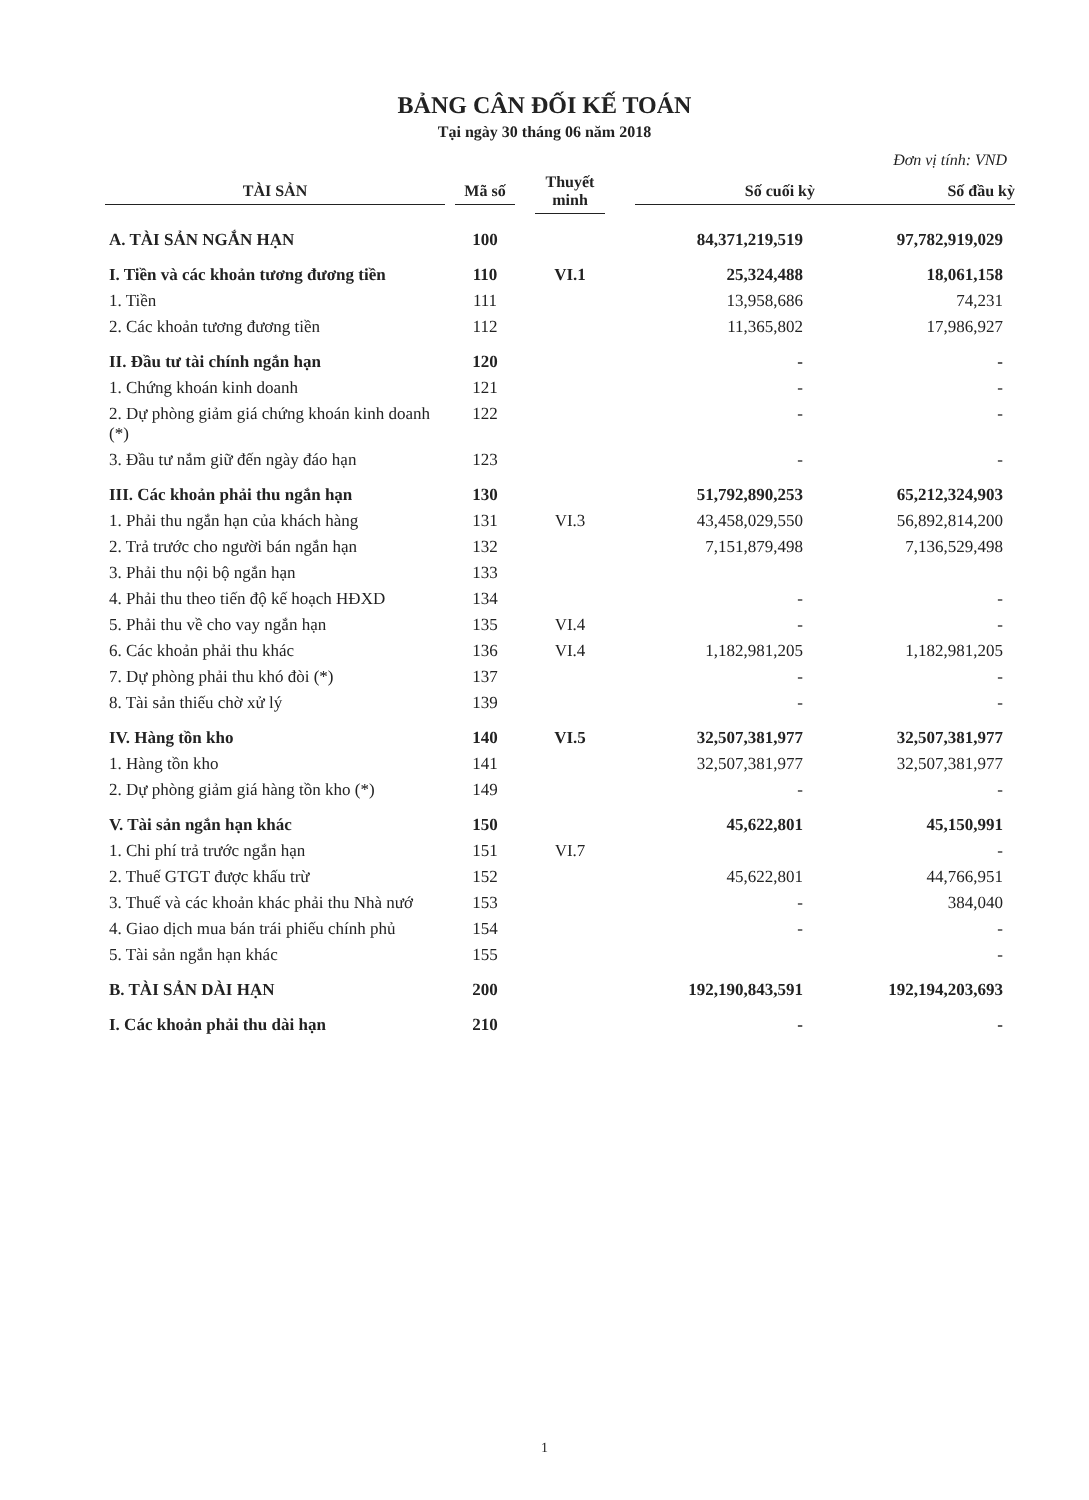BẢNG CÂN ĐỐI KẾ TOÁN
Tại ngày 30 tháng 06 năm 2018
Đơn vị tính: VND
| TÀI SẢN | Mã số | Thuyết minh | Số cuối kỳ | Số đầu kỳ |
| --- | --- | --- | --- | --- |
| A. TÀI SẢN NGẮN HẠN | 100 | | 84,371,219,519 | 97,782,919,029 |
| I. Tiền và các khoản tương đương tiền | 110 | VI.1 | 25,324,488 | 18,061,158 |
| 1. Tiền | 111 | | 13,958,686 | 74,231 |
| 2. Các khoản tương đương tiền | 112 | | 11,365,802 | 17,986,927 |
| II. Đầu tư tài chính ngắn hạn | 120 | | - | - |
| 1. Chứng khoán kinh doanh | 121 | | - | - |
| 2. Dự phòng giảm giá chứng khoán kinh doanh (*) | 122 | | - | - |
| 3. Đầu tư nắm giữ đến ngày đáo hạn | 123 | | - | - |
| III. Các khoản phải thu ngắn hạn | 130 | | 51,792,890,253 | 65,212,324,903 |
| 1. Phải thu ngắn hạn của khách hàng | 131 | VI.3 | 43,458,029,550 | 56,892,814,200 |
| 2. Trả trước cho người bán ngắn hạn | 132 | | 7,151,879,498 | 7,136,529,498 |
| 3. Phải thu nội bộ ngắn hạn | 133 | | | |
| 4. Phải thu theo tiến độ kế hoạch HĐXD | 134 | | - | - |
| 5. Phải thu về cho vay ngắn hạn | 135 | VI.4 | - | - |
| 6. Các khoản phải thu khác | 136 | VI.4 | 1,182,981,205 | 1,182,981,205 |
| 7. Dự phòng phải thu khó đòi (*) | 137 | | - | - |
| 8. Tài sản thiếu chờ xử lý | 139 | | - | - |
| IV. Hàng tồn kho | 140 | VI.5 | 32,507,381,977 | 32,507,381,977 |
| 1. Hàng tồn kho | 141 | | 32,507,381,977 | 32,507,381,977 |
| 2. Dự phòng giảm giá hàng tồn kho (*) | 149 | | - | - |
| V. Tài sản ngắn hạn khác | 150 | | 45,622,801 | 45,150,991 |
| 1. Chi phí trả trước ngắn hạn | 151 | VI.7 | | - |
| 2. Thuế GTGT được khấu trừ | 152 | | 45,622,801 | 44,766,951 |
| 3. Thuế và các khoản khác phải thu Nhà nướ | 153 | | - | 384,040 |
| 4. Giao dịch mua bán trái phiếu chính phủ | 154 | | - | - |
| 5. Tài sản ngắn hạn khác | 155 | | | - |
| B. TÀI SẢN DÀI HẠN | 200 | | 192,190,843,591 | 192,194,203,693 |
| I. Các khoản phải thu dài hạn | 210 | | - | - |
1